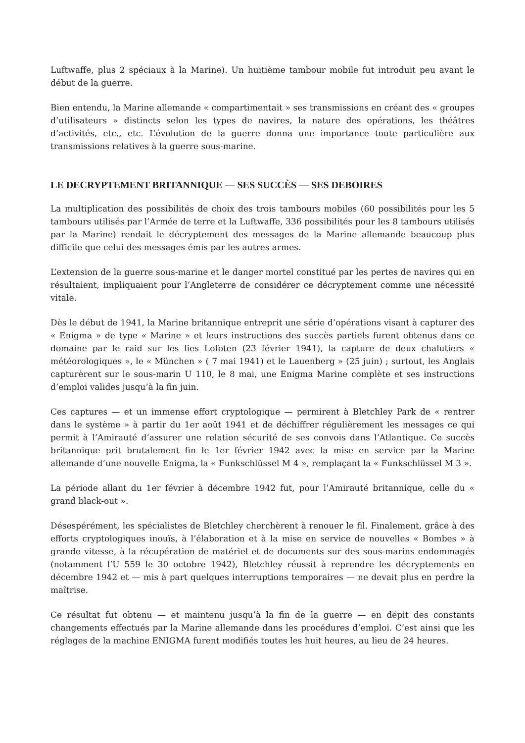Luftwaffe, plus 2 spéciaux à la Marine). Un huitième tambour mobile fut introduit peu avant le début de la guerre.
Bien entendu, la Marine allemande « compartimentait » ses transmissions en créant des « groupes d’utilisateurs » distincts selon les types de navires, la nature des opérations, les théâtres d’activités, etc., etc. L’évolution de la guerre donna une importance toute particulière aux transmissions relatives à la guerre sous-marine.
LE DECRYPTEMENT BRITANNIQUE — SES SUCCÈS — SES DEBOIRES
La multiplication des possibilités de choix des trois tambours mobiles (60 possibilités pour les 5 tambours utilisés par l’Armée de terre et la Luftwaffe, 336 possibilités pour les 8 tambours utilisés par la Marine) rendait le décryptement des messages de la Marine allemande beaucoup plus difficile que celui des messages émis par les autres armes.
L’extension de la guerre sous-marine et le danger mortel constitué par les pertes de navires qui en résultaient, impliquaient pour l’Angleterre de considérer ce décryptement comme une nécessité vitale.
Dès le début de 1941, la Marine britannique entreprit une série d’opérations visant à capturer des « Enigma » de type « Marine » et leurs instructions des succès partiels furent obtenus dans ce domaine par le raid sur les lies Lofoten (23 février 1941), la capture de deux chalutiers « météorologiques », le « München » ( 7 mai 1941) et le Lauenberg » (25 juin) ; surtout, les Anglais capturèrent sur le sous-marin U 110, le 8 mai, une Enigma Marine complète et ses instructions d’emploi valides jusqu’à la fin juin.
Ces captures — et un immense effort cryptologique — permirent à Bletchley Park de « rentrer dans le système » à partir du 1er août 1941 et de déchiffrer régulièrement les messages ce qui permit à l’Amirauté d’assurer une relation sécurité de ses convois dans l’Atlantique. Ce succès britannique prit brutalement fin le 1er février 1942 avec la mise en service par la Marine allemande d’une nouvelle Enigma, la « Funkschlüssel M 4 », remplaçant la « Funkschlüssel M 3 ».
La période allant du 1er février à décembre 1942 fut, pour l’Amirauté britannique, celle du « grand black-out ».
Désespérément, les spécialistes de Bletchley cherchèrent à renouer le fil. Finalement, grâce à des efforts cryptologiques inouïs, à l’élaboration et à la mise en service de nouvelles « Bombes » à grande vitesse, à la récupération de matériel et de documents sur des sous-marins endommagés (notamment l’U 559 le 30 octobre 1942), Bletchley réussit à reprendre les décryptements en décembre 1942 et — mis à part quelques interruptions temporaires — ne devait plus en perdre la maîtrise.
Ce résultat fut obtenu — et maintenu jusqu’à la fin de la guerre — en dépit des constants changements effectués par la Marine allemande dans les procédures d’emploi. C’est ainsi que les réglages de la machine ENIGMA furent modifiés toutes les huit heures, au lieu de 24 heures.